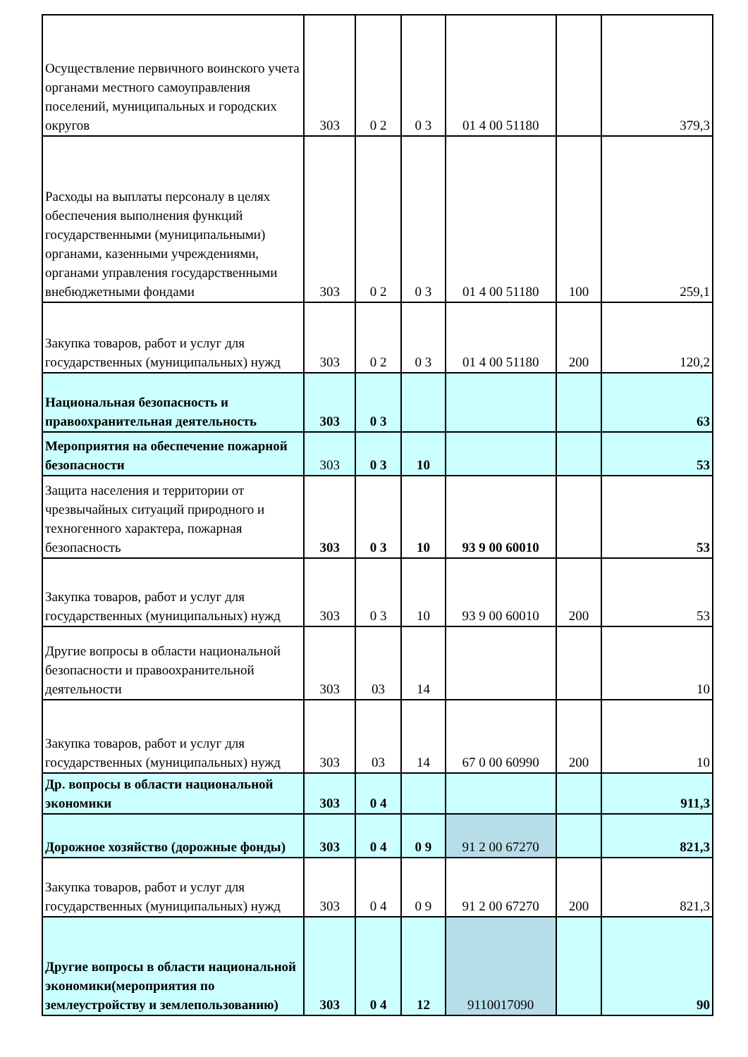| Осуществление первичного воинского учета органами местного самоуправления поселений, муниципальных и городских округов | 303 | 0 2 | 0 3 | 01 4 00 51180 | | 379,3 |
| Расходы на выплаты персоналу в целях обеспечения выполнения функций государственными (муниципальными) органами, казенными учреждениями, органами управления государственными внебюджетными фондами | 303 | 0 2 | 0 3 | 01 4 00 51180 | 100 | 259,1 |
| Закупка товаров, работ и услуг для государственных (муниципальных) нужд | 303 | 0 2 | 0 3 | 01 4 00 51180 | 200 | 120,2 |
| Национальная безопасность и правоохранительная деятельность | 303 | 0 3 | | | | 63 |
| Мероприятия на обеспечение пожарной безопасности | 303 | 0 3 | 10 | | | 53 |
| Защита населения и территории от чрезвычайных ситуаций природного и техногенного характера, пожарная безопасность | 303 | 0 3 | 10 | 93 9 00 60010 | | 53 |
| Закупка товаров, работ и услуг для государственных (муниципальных) нужд | 303 | 0 3 | 10 | 93 9 00 60010 | 200 | 53 |
| Другие вопросы в области национальной безопасности и правоохранительной деятельности | 303 | 03 | 14 | | | 10 |
| Закупка товаров, работ и услуг для государственных (муниципальных) нужд | 303 | 03 | 14 | 67 0 00 60990 | 200 | 10 |
| Др. вопросы в области национальной экономики | 303 | 0 4 | | | | 911,3 |
| Дорожное хозяйство (дорожные фонды) | 303 | 0 4 | 0 9 | 91 2 00 67270 | | 821,3 |
| Закупка товаров, работ и услуг для государственных (муниципальных) нужд | 303 | 0 4 | 0 9 | 91 2 00 67270 | 200 | 821,3 |
| Другие вопросы в области национальной экономики(мероприятия по землеустройству и землепользованию) | 303 | 0 4 | 12 | 9110017090 | | 90 |